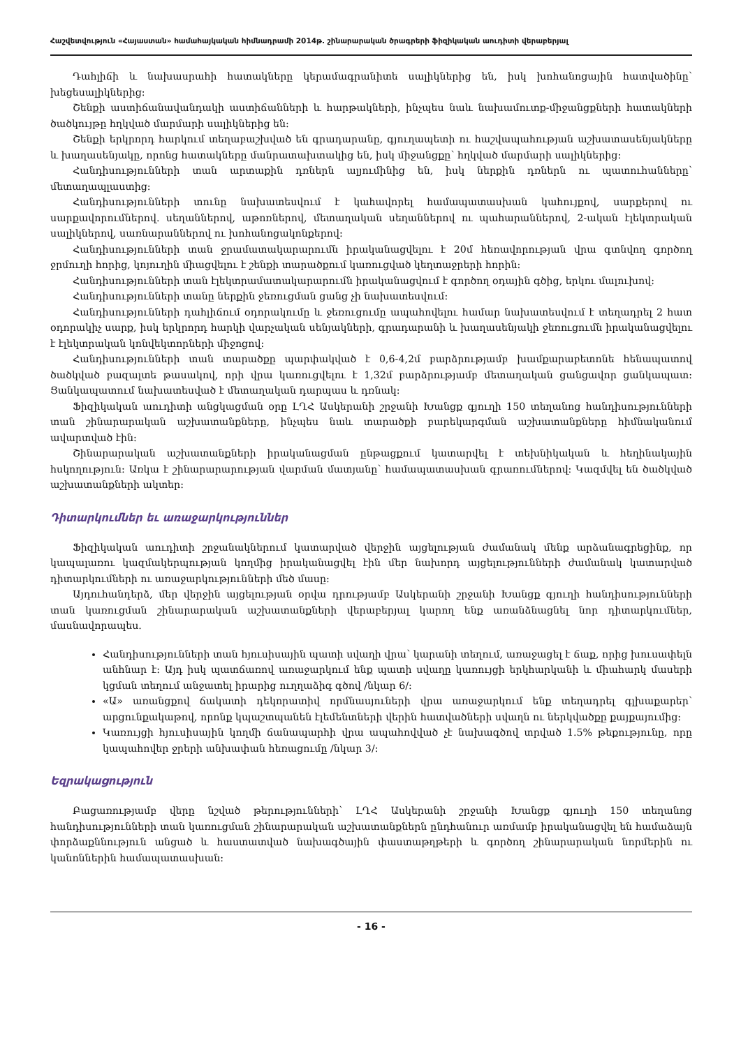Հաշվետվություն «Հայաստան» համահայկական հիմնադրամի 2014թ. շինարարական ծրագրերի ֆիզիկական աուդիտի վերաբերյալ
Դահլիճի և նախասրահի հատակները կերամագրանիտե սալիկներից են, իսկ խոհանոցային հատվածինը՝ խեցեսալիկներից:
Շենքի աստիճանավանդակի աստիճանների և հարթակների, ինչպես նաև նախամուտք-միջանցքների հատակների ծածկույթը հղկված մարմարի սալիկներից են:
Շենքի երկրորդ հարկում տեղաբաշխված են գրադարանը, գյուղապետի ու հաշվապահության աշխատասենյակները և խաղասենյակը, որոնց հատակները մանրատախտակից են, իսկ միջանցքը՝ հղկված մարմարի սալիկներից:
Հանդիսությունների տան արտաքին դռներն ալյումինից են, իսկ ներքին դռներն ու պատուհանները՝ մետաղապլաստից:
Հանդիսությունների տունը նախատեսվում է կահավորել համապատասխան կահույքով, սարքերով ու սարքավորումներով. սեղաններով, աթոռներով, մետաղական սեղաններով ու պահարաններով, 2-ական էլեկտրական սալիկներով, սառնարաններով ու խոհանոցակոնքերով:
Հանդիսությունների տան ջրամատակարարումն իրականացվելու է 20մ հեռավորության վրա գտնվող գործող ջրմուղի հորից, կոյուղին միացվելու է շենքի տարածքում կառուցված կեղտաջրերի հորին:
Հանդիսությունների տան էլեկտրամատակարարումն իրականացվում է գործող օդային գծից, երկու մալուխով:
Հանդիսությունների տանը ներքին ջեռուցման ցանց չի նախատեսվում:
Հանդիսությունների դահլիճում օդորակումը և ջեռուցումը ապահովելու համար նախատեսվում է տեղադրել 2 հատ օդորակիչ սարք, իսկ երկրորդ հարկի վարչական սենյակների, գրադարանի և խաղասենյակի ջեռուցումն իրականացվելու է էլեկտրական կոնվեկտորների միջոցով:
Հանդիսությունների տան տարածքը պարփակված է 0,6-4,2մ բարձրությամբ խամքարաբետոնե հենապատով ծածկված բազալտե թասակով, որի վրա կառուցվելու է 1,32մ բարձրությամբ մետաղական ցանցավոր ցանկապատ: Ցանկապատում նախատեսված է մետաղական դարպաս և դռնակ:
Ֆիզիկական աուդիտի անցկացման օրը ԼՂՀ Ասկերանի շրջանի Խանցք գյուղի 150 տեղանոց հանդիսությունների տան շինարարական աշխատանքները, ինչպես նաև տարածքի բարեկարգման աշխատանքները հիմնականում ավարտված էին:
Շինարարական աշխատանքների իրականացման ընթացքում կատարվել է տեխնիկական և հեղինակային հսկողություն: Առկա է շինարարարության վարման մատյանը՝ համապատասխան գրառումներով: Կազմվել են ծածկված աշխատանքների ակտեր:
Դիտարկումներ եւ առաջարկություններ
Ֆիզիկական աուդիտի շրջանակներում կատարված վերջին այցելության ժամանակ մենք արձանագրեցինք, որ կապալառու կազմակերպության կողմից իրականացվել էին մեր նախորդ այցելությունների ժամանակ կատարված դիտարկումների ու առաջարկությունների մեծ մասը:
Այդուհանդերձ, մեր վերջին այցելության օրվա դրությամբ Ասկերանի շրջանի Խանցք գյուղի հանդիսությունների տան կառուցման շինարարական աշխատանքների վերաբերյալ կարող ենք առանձնացնել նոր դիտարկումներ, մասնավորապես.
Հանդիսությունների տան հյուսիսային պատի սվաղի վրա՝ կարանի տեղում, առաջացել է ճաք, որից խուսափելն անհնար է: Այդ իսկ պատճառով առաջարկում ենք պատի սվաղը կառույցի երկհարկանի և միահարկ մասերի կցման տեղում անջատել իրարից ուղղաձիգ գծով /նկար 6/:
«Ա» առանցքով ճակատի դեկորատիվ որմնասյուների վրա առաջարկում ենք տեղադրել գլխաքարեր՝ արցունքակաթով, որոնք կպաշտպանեն էլեմենտների վերին հատվածների սվաղն ու ներկվածքը քայքայումից:
Կառույցի հյուսիսային կողմի ճանապարհի վրա ապահովված չէ նախագծով տրված 1.5% թեքությունը, որը կապահովեր ջրերի անխափան հեռացումը /նկար 3/:
Եզրակացություն
Բացառությամբ վերը նշված թերությունների՝ ԼՂՀ Ասկերանի շրջանի Խանցք գյուղի 150 տեղանոց հանդիսությունների տան կառուցման շինարարական աշխատանքներն ընդհանուր առմամբ իրականացվել են համաձայն փորձաքննություն անցած և հաստատված նախագծային փաստաթղթերի և գործող շինարարական նորմերին ու կանոններին համապատասխան:
- 16 -